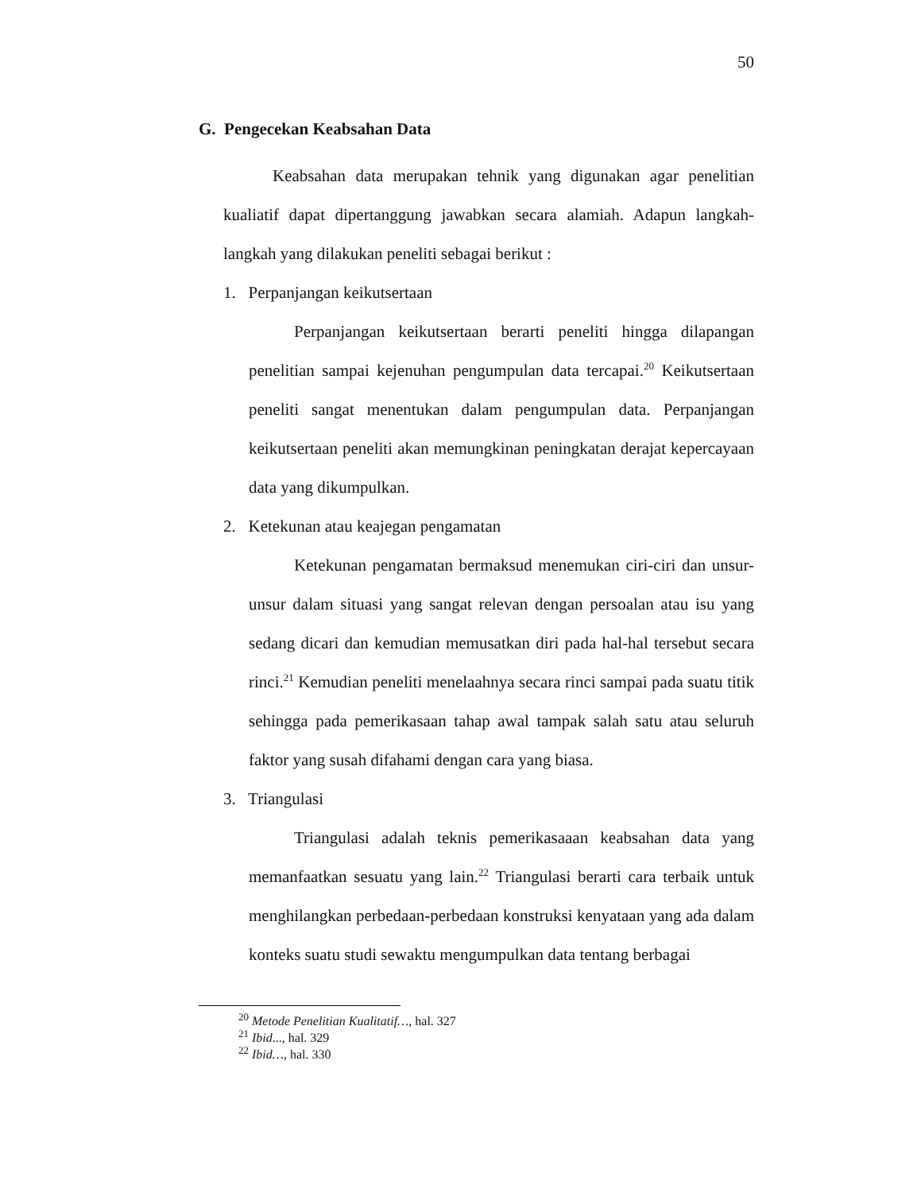50
G. Pengecekan Keabsahan Data
Keabsahan data merupakan tehnik yang digunakan agar penelitian kualiatif dapat dipertanggung jawabkan secara alamiah. Adapun langkah-langkah yang dilakukan peneliti sebagai berikut :
1. Perpanjangan keikutsertaan
Perpanjangan keikutsertaan berarti peneliti hingga dilapangan penelitian sampai kejenuhan pengumpulan data tercapai.<sup>20</sup> Keikutsertaan peneliti sangat menentukan dalam pengumpulan data. Perpanjangan keikutsertaan peneliti akan memungkinan peningkatan derajat kepercayaan data yang dikumpulkan.
2. Ketekunan atau keajegan pengamatan
Ketekunan pengamatan bermaksud menemukan ciri-ciri dan unsur-unsur dalam situasi yang sangat relevan dengan persoalan atau isu yang sedang dicari dan kemudian memusatkan diri pada hal-hal tersebut secara rinci.<sup>21</sup> Kemudian peneliti menelaahnya secara rinci sampai pada suatu titik sehingga pada pemerikasaan tahap awal tampak salah satu atau seluruh faktor yang susah difahami dengan cara yang biasa.
3. Triangulasi
Triangulasi adalah teknis pemerikasaaan keabsahan data yang memanfaatkan sesuatu yang lain.<sup>22</sup> Triangulasi berarti cara terbaik untuk menghilangkan perbedaan-perbedaan konstruksi kenyataan yang ada dalam konteks suatu studi sewaktu mengumpulkan data tentang berbagai
<sup>20</sup> Metode Penelitian Kualitatif…, hal. 327
<sup>21</sup> Ibid..., hal. 329
<sup>22</sup> Ibid…, hal. 330